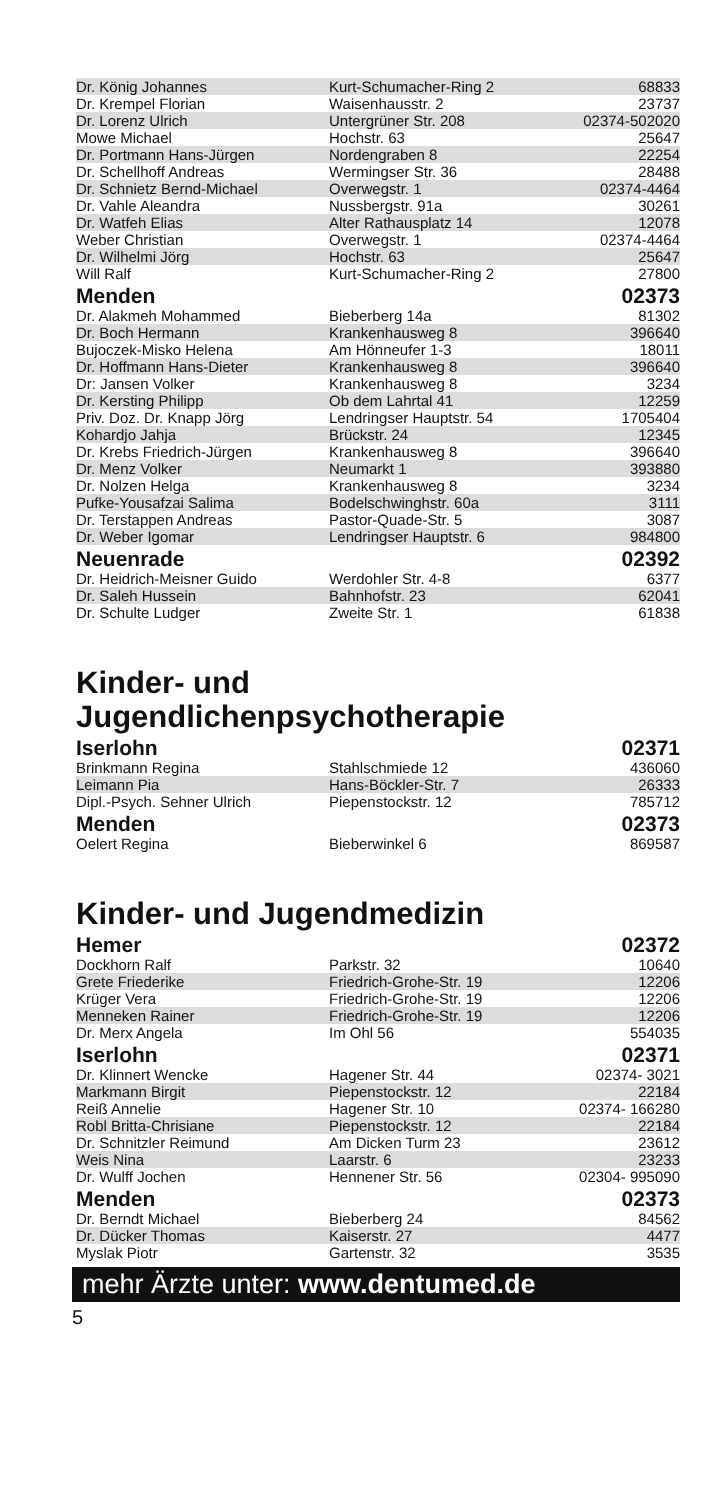| Dr. König Johannes | Kurt-Schumacher-Ring 2 | 68833 |
| Dr. Krempel Florian | Waisenhausstr. 2 | 23737 |
| Dr. Lorenz Ulrich | Untergrüner Str. 208 | 02374-502020 |
| Mowe Michael | Hochstr. 63 | 25647 |
| Dr. Portmann Hans-Jürgen | Nordengraben 8 | 22254 |
| Dr. Schellhoff Andreas | Wermingser Str. 36 | 28488 |
| Dr. Schnietz Bernd-Michael | Overwegstr. 1 | 02374-4464 |
| Dr. Vahle Aleandra | Nussbergstr. 91a | 30261 |
| Dr. Watfeh Elias | Alter Rathausplatz 14 | 12078 |
| Weber Christian | Overwegstr. 1 | 02374-4464 |
| Dr. Wilhelmi Jörg | Hochstr. 63 | 25647 |
| Will Ralf | Kurt-Schumacher-Ring 2 | 27800 |
| Menden | | 02373 |
| Dr. Alakmeh Mohammed | Bieberberg 14a | 81302 |
| Dr. Boch Hermann | Krankenhausweg 8 | 396640 |
| Bujoczek-Misko Helena | Am Hönneufer 1-3 | 18011 |
| Dr. Hoffmann Hans-Dieter | Krankenhausweg 8 | 396640 |
| Dr: Jansen Volker | Krankenhausweg 8 | 3234 |
| Dr. Kersting Philipp | Ob dem Lahrtal 41 | 12259 |
| Priv. Doz. Dr. Knapp Jörg | Lendringser Hauptstr. 54 | 1705404 |
| Kohardjo Jahja | Brückstr. 24 | 12345 |
| Dr. Krebs Friedrich-Jürgen | Krankenhausweg 8 | 396640 |
| Dr. Menz Volker | Neumarkt 1 | 393880 |
| Dr. Nolzen Helga | Krankenhausweg 8 | 3234 |
| Pufke-Yousafzai Salima | Bodelschwinghstr. 60a | 3111 |
| Dr. Terstappen Andreas | Pastor-Quade-Str. 5 | 3087 |
| Dr. Weber Igomar | Lendringser Hauptstr. 6 | 984800 |
| Neuenrade | | 02392 |
| Dr. Heidrich-Meisner Guido | Werdohler Str. 4-8 | 6377 |
| Dr. Saleh Hussein | Bahnhofstr. 23 | 62041 |
| Dr. Schulte Ludger | Zweite Str. 1 | 61838 |
Kinder- und Jugendlichenpsychotherapie
| Iserlohn | | 02371 |
| Brinkmann Regina | Stahlschmiede 12 | 436060 |
| Leimann Pia | Hans-Böckler-Str. 7 | 26333 |
| Dipl.-Psych. Sehner Ulrich | Piepenstockstr. 12 | 785712 |
| Menden | | 02373 |
| Oelert Regina | Bieberwinkel 6 | 869587 |
Kinder- und Jugendmedizin
| Hemer | | 02372 |
| Dockhorn Ralf | Parkstr. 32 | 10640 |
| Grete Friederike | Friedrich-Grohe-Str. 19 | 12206 |
| Krüger Vera | Friedrich-Grohe-Str. 19 | 12206 |
| Menneken Rainer | Friedrich-Grohe-Str. 19 | 12206 |
| Dr. Merx Angela | Im Ohl 56 | 554035 |
| Iserlohn | | 02371 |
| Dr. Klinnert Wencke | Hagener Str. 44 | 02374- 3021 |
| Markmann Birgit | Piepenstockstr. 12 | 22184 |
| Reiß Annelie | Hagener Str. 10 | 02374- 166280 |
| Robl Britta-Chrisiane | Piepenstockstr. 12 | 22184 |
| Dr. Schnitzler Reimund | Am Dicken Turm 23 | 23612 |
| Weis Nina | Laarstr. 6 | 23233 |
| Dr. Wulff Jochen | Hennener Str. 56 | 02304- 995090 |
| Menden | | 02373 |
| Dr. Berndt Michael | Bieberberg 24 | 84562 |
| Dr. Dücker Thomas | Kaiserstr. 27 | 4477 |
| Myslak Piotr | Gartenstr. 32 | 3535 |
mehr Ärzte unter: www.dentumed.de
5